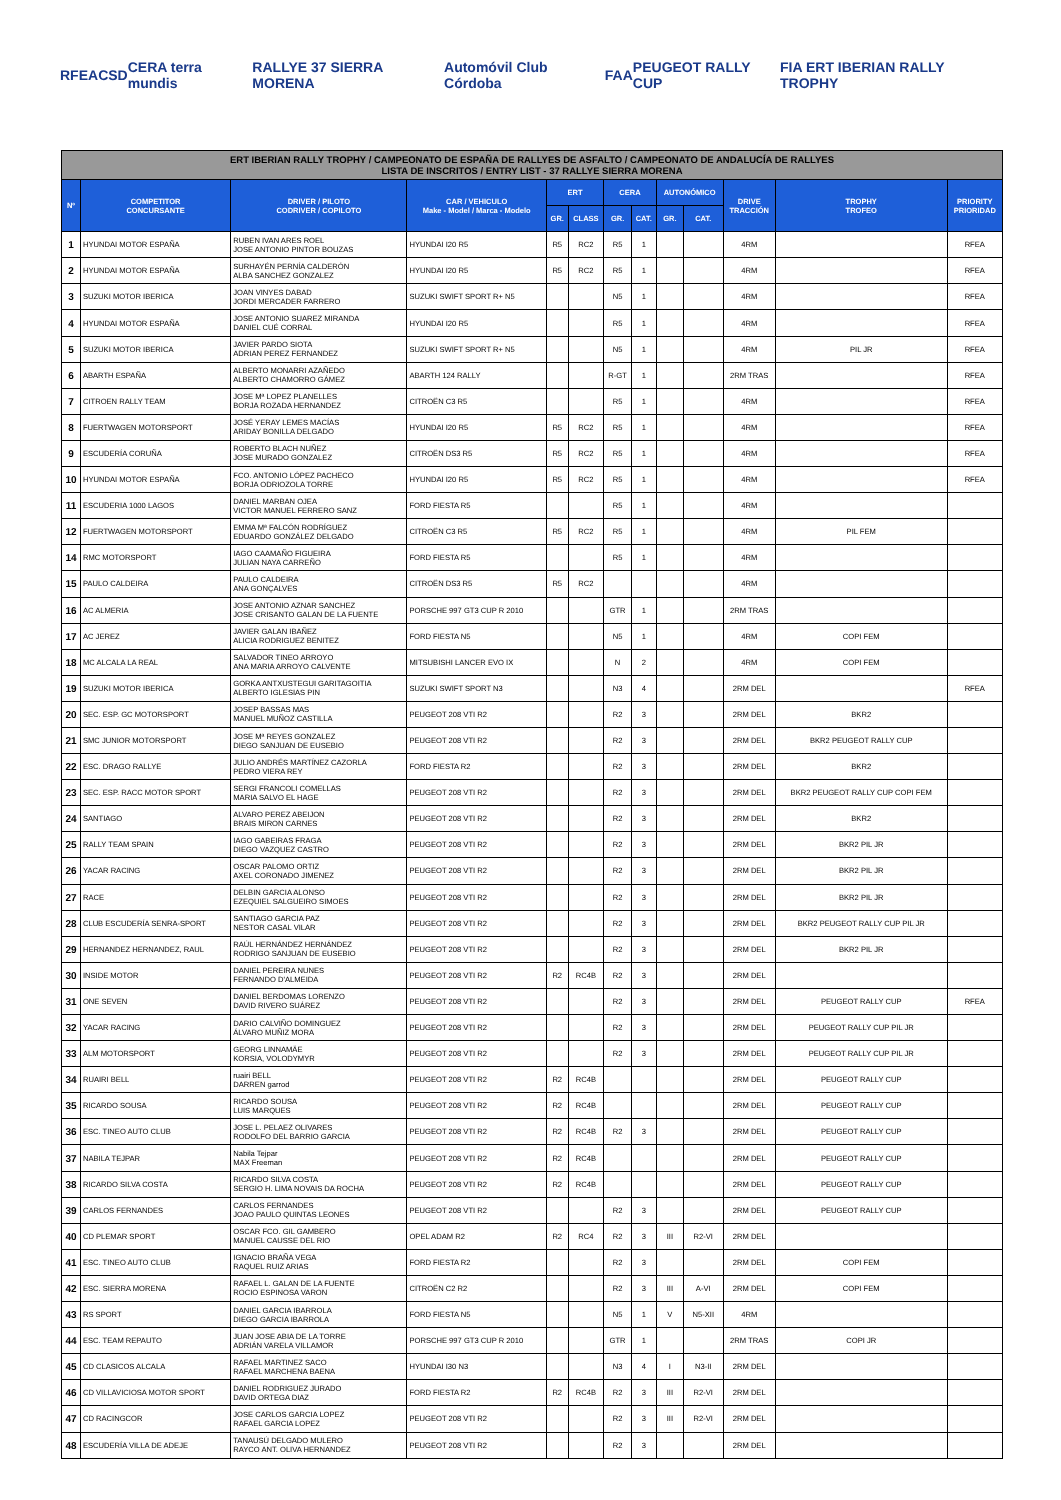RFEA CSD CERA terra mundis RALLYE 37 SIERRA MORENA Automóvil Club Córdoba FAA PEUGEOT RALLY CUP FIA ERT IBERIAN RALLY TROPHY
| ERT IBERIAN RALLY TROPHY / CAMPEONATO DE ESPAÑA DE RALLYES DE ASFALTO / CAMPEONATO DE ANDALUCÍA DE RALLYES LISTA DE INSCRITOS / ENTRY LIST - 37 RALLYE SIERRA MORENA | | | | | | | | | | | | |
| Nº | COMPETITOR CONCURSANTE | DRIVER / PILOTO CODRIVER / COPILOTO | CAR / VEHICULO Make - Model / Marca - Modelo | ERT | | CERA | | AUTONÓMICO | | DRIVE TRACCIÓN | TROPHY TROFEO | PRIORITY PRIORIDAD |
| | | | | GR. | CLASS | GR. | CAT. | GR. | CAT. | | | |
| 1 | HYUNDAI MOTOR ESPAÑA | RUBEN IVAN ARES ROEL JOSE ANTONIO PINTOR BOUZAS | HYUNDAI I20 R5 | R5 | RC2 | R5 | 1 | | | 4RM | | RFEA |
| 2 | HYUNDAI MOTOR ESPAÑA | SURHAYÉN PERNÍA CALDERÓN ALBA SANCHEZ GONZALEZ | HYUNDAI I20 R5 | R5 | RC2 | R5 | 1 | | | 4RM | | RFEA |
| 3 | SUZUKI MOTOR IBERICA | JOAN VINYES DABAD JORDI MERCADER FARRERO | SUZUKI SWIFT SPORT R+ N5 | | | N5 | 1 | | | 4RM | | RFEA |
| 4 | HYUNDAI MOTOR ESPAÑA | JOSE ANTONIO SUAREZ MIRANDA DANIEL CUÉ CORRAL | HYUNDAI I20 R5 | | | R5 | 1 | | | 4RM | | RFEA |
| 5 | SUZUKI MOTOR IBERICA | JAVIER PARDO SIOTA ADRIAN PEREZ FERNANDEZ | SUZUKI SWIFT SPORT R+ N5 | | | N5 | 1 | | | 4RM | PIL JR | RFEA |
| 6 | ABARTH ESPAÑA | ALBERTO MONARRI AZAÑEDO ALBERTO CHAMORRO GÁMEZ | ABARTH 124 RALLY | | | R-GT | 1 | | | 2RM TRAS | | RFEA |
| 7 | CITROEN RALLY TEAM | JOSE Mª LOPEZ PLANELLES BORJA ROZADA HERNANDEZ | CITROËN C3 R5 | | | R5 | 1 | | | 4RM | | RFEA |
| 8 | FUERTWAGEN MOTORSPORT | JOSÉ YERAY LEMES MACÍAS ARIDAY BONILLA DELGADO | HYUNDAI I20 R5 | R5 | RC2 | R5 | 1 | | | 4RM | | RFEA |
| 9 | ESCUDERÍA CORUÑA | ROBERTO BLACH NUÑEZ JOSE MURADO GONZALEZ | CITROËN DS3 R5 | R5 | RC2 | R5 | 1 | | | 4RM | | RFEA |
| 10 | HYUNDAI MOTOR ESPAÑA | FCO. ANTONIO LÓPEZ PACHECO BORJA ODRIOZOLA TORRE | HYUNDAI I20 R5 | R5 | RC2 | R5 | 1 | | | 4RM | | RFEA |
| 11 | ESCUDERIA 1000 LAGOS | DANIEL MARBAN OJEA VICTOR MANUEL FERRERO SANZ | FORD FIESTA R5 | | | R5 | 1 | | | 4RM | | |
| 12 | FUERTWAGEN MOTORSPORT | EMMA Mª FALCÓN RODRÍGUEZ EDUARDO GONZÁLEZ DELGADO | CITROËN C3 R5 | R5 | RC2 | R5 | 1 | | | 4RM | PIL FEM | |
| 14 | RMC MOTORSPORT | IAGO CAAMAÑO FIGUEIRA JULIAN NAYA CARREÑO | FORD FIESTA R5 | | | R5 | 1 | | | 4RM | | |
| 15 | PAULO CALDEIRA | PAULO CALDEIRA ANA GONÇALVES | CITROËN DS3 R5 | R5 | RC2 | | | | | 4RM | | |
| 16 | AC ALMERIA | JOSE ANTONIO AZNAR SANCHEZ JOSE CRISANTO GALAN DE LA FUENTE | PORSCHE 997 GT3 CUP R 2010 | | | GTR | 1 | | | 2RM TRAS | | |
| 17 | AC JEREZ | JAVIER GALAN IBAÑEZ ALICIA RODRIGUEZ BENITEZ | FORD FIESTA N5 | | | N5 | 1 | | | 4RM | COPI FEM | |
| 18 | MC ALCALA LA REAL | SALVADOR TINEO ARROYO ANA MARIA ARROYO CALVENTE | MITSUBISHI LANCER EVO IX | | | N | 2 | | | 4RM | COPI FEM | |
| 19 | SUZUKI MOTOR IBERICA | GORKA ANTXUSTEGUI GARITAGOITIA ALBERTO IGLESIAS PIN | SUZUKI SWIFT SPORT N3 | | | N3 | 4 | | | 2RM DEL | | RFEA |
| 20 | SEC. ESP. GC MOTORSPORT | JOSEP BASSAS MAS MANUEL MUÑOZ CASTILLA | PEUGEOT 208 VTI R2 | | | R2 | 3 | | | 2RM DEL | BKR2 | |
| 21 | SMC JUNIOR MOTORSPORT | JOSE Mª REYES GONZALEZ DIEGO SANJUAN DE EUSEBIO | PEUGEOT 208 VTI R2 | | | R2 | 3 | | | 2RM DEL | BKR2 PEUGEOT RALLY CUP | |
| 22 | ESC. DRAGO RALLYE | JULIO ANDRÉS MARTÍNEZ CAZORLA PEDRO VIERA REY | FORD FIESTA R2 | | | R2 | 3 | | | 2RM DEL | BKR2 | |
| 23 | SEC. ESP. RACC MOTOR SPORT | SERGI FRANCOLI COMELLAS MARIA SALVO EL HAGE | PEUGEOT 208 VTI R2 | | | R2 | 3 | | | 2RM DEL | BKR2 PEUGEOT RALLY CUP COPI FEM | |
| 24 | SANTIAGO | ALVARO PEREZ ABEIJON BRAIS MIRON CARNES | PEUGEOT 208 VTI R2 | | | R2 | 3 | | | 2RM DEL | BKR2 | |
| 25 | RALLY TEAM SPAIN | IAGO GABEIRAS FRAGA DIEGO VAZQUEZ CASTRO | PEUGEOT 208 VTI R2 | | | R2 | 3 | | | 2RM DEL | BKR2 PIL JR | |
| 26 | YACAR RACING | OSCAR PALOMO ORTIZ AXEL CORONADO JIMENEZ | PEUGEOT 208 VTI R2 | | | R2 | 3 | | | 2RM DEL | BKR2 PIL JR | |
| 27 | RACE | DELBIN GARCIA ALONSO EZEQUIEL SALGUEIRO SIMOES | PEUGEOT 208 VTI R2 | | | R2 | 3 | | | 2RM DEL | BKR2 PIL JR | |
| 28 | CLUB ESCUDERÍA SENRA-SPORT | SANTIAGO GARCIA PAZ NESTOR CASAL VILAR | PEUGEOT 208 VTI R2 | | | R2 | 3 | | | 2RM DEL | BKR2 PEUGEOT RALLY CUP PIL JR | |
| 29 | HERNANDEZ HERNANDEZ, RAUL | RAÚL HERNÁNDEZ HERNÁNDEZ RODRIGO SANJUAN DE EUSEBIO | PEUGEOT 208 VTI R2 | | | R2 | 3 | | | 2RM DEL | BKR2 PIL JR | |
| 30 | INSIDE MOTOR | DANIEL PEREIRA NUNES FERNANDO D'ALMEIDA | PEUGEOT 208 VTI R2 | R2 | RC4B | R2 | 3 | | | 2RM DEL | | |
| 31 | ONE SEVEN | DANIEL BERDOMAS LORENZO DAVID RIVERO SUÁREZ | PEUGEOT 208 VTI R2 | | | R2 | 3 | | | 2RM DEL | PEUGEOT RALLY CUP | RFEA |
| 32 | YACAR RACING | DARIO CALVIÑO DOMINGUEZ ÁLVARO MUÑIZ MORA | PEUGEOT 208 VTI R2 | | | R2 | 3 | | | 2RM DEL | PEUGEOT RALLY CUP PIL JR | |
| 33 | ALM MOTORSPORT | GEORG LINNAMÄE KORSIA, VOLODYMYR | PEUGEOT 208 VTI R2 | | | R2 | 3 | | | 2RM DEL | PEUGEOT RALLY CUP PIL JR | |
| 34 | RUAIRI BELL | ruairi BELL DARREN garrod | PEUGEOT 208 VTI R2 | R2 | RC4B | | | | | 2RM DEL | PEUGEOT RALLY CUP | |
| 35 | RICARDO SOUSA | RICARDO SOUSA LUIS MARQUES | PEUGEOT 208 VTI R2 | R2 | RC4B | | | | | 2RM DEL | PEUGEOT RALLY CUP | |
| 36 | ESC. TINEO AUTO CLUB | JOSE L. PELAEZ OLIVARES RODOLFO DEL BARRIO GARCIA | PEUGEOT 208 VTI R2 | R2 | RC4B | R2 | 3 | | | 2RM DEL | PEUGEOT RALLY CUP | |
| 37 | NABILA TEJPAR | Nabila Tejpar MAX Freeman | PEUGEOT 208 VTI R2 | R2 | RC4B | | | | | 2RM DEL | PEUGEOT RALLY CUP | |
| 38 | RICARDO SILVA COSTA | RICARDO SILVA COSTA SERGIO H. LIMA NOVAIS DA ROCHA | PEUGEOT 208 VTI R2 | R2 | RC4B | | | | | 2RM DEL | PEUGEOT RALLY CUP | |
| 39 | CARLOS FERNANDES | CARLOS FERNANDES JOAO PAULO QUINTAS LEONES | PEUGEOT 208 VTI R2 | | | R2 | 3 | | | 2RM DEL | PEUGEOT RALLY CUP | |
| 40 | CD PLEMAR SPORT | OSCAR FCO. GIL GAMBERO MANUEL CAUSSE DEL RIO | OPEL ADAM R2 | R2 | RC4 | R2 | 3 | III | R2-VI | 2RM DEL | | |
| 41 | ESC. TINEO AUTO CLUB | IGNACIO BRAÑA VEGA RAQUEL RUIZ ARIAS | FORD FIESTA R2 | | | R2 | 3 | | | 2RM DEL | COPI FEM | |
| 42 | ESC. SIERRA MORENA | RAFAEL L. GALAN DE LA FUENTE ROCIO ESPINOSA VARON | CITROËN C2 R2 | | | R2 | 3 | III | A-VI | 2RM DEL | COPI FEM | |
| 43 | RS SPORT | DANIEL GARCIA IBARROLA DIEGO GARCIA IBARROLA | FORD FIESTA N5 | | | N5 | 1 | V | N5-XII | 4RM | | |
| 44 | ESC. TEAM REPAUTO | JUAN JOSE ABIA DE LA TORRE ADRIÁN VARELA VILLAMOR | PORSCHE 997 GT3 CUP R 2010 | | | GTR | 1 | | | 2RM TRAS | COPI JR | |
| 45 | CD CLASICOS ALCALA | RAFAEL MARTINEZ SACO RAFAEL MARCHENA BAENA | HYUNDAI I30 N3 | | | N3 | 4 | I | N3-II | 2RM DEL | | |
| 46 | CD VILLAVICIOSA MOTOR SPORT | DANIEL RODRIGUEZ JURADO DAVID ORTEGA DIAZ | FORD FIESTA R2 | R2 | RC4B | R2 | 3 | III | R2-VI | 2RM DEL | | |
| 47 | CD RACINGCOR | JOSE CARLOS GARCIA LOPEZ RAFAEL GARCIA LOPEZ | PEUGEOT 208 VTI R2 | | | R2 | 3 | III | R2-VI | 2RM DEL | | |
| 48 | ESCUDERÍA VILLA DE ADEJE | TANAUSÚ DELGADO MULERO RAYCO ANT. OLIVA HERNANDEZ | PEUGEOT 208 VTI R2 | | | R2 | 3 | | | 2RM DEL | | |